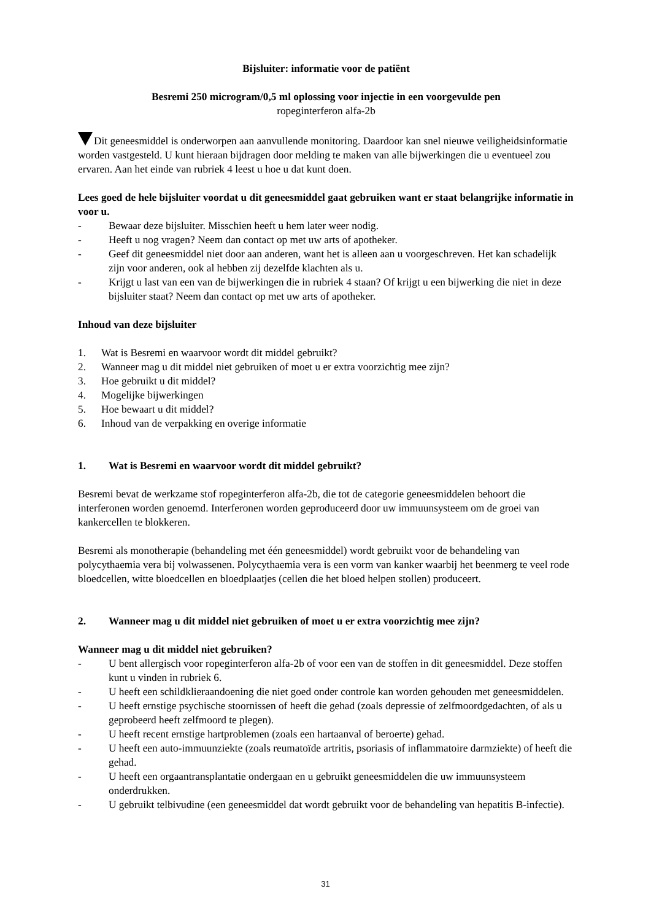Bijsluiter: informatie voor de patiënt
Besremi 250 microgram/0,5 ml oplossing voor injectie in een voorgevulde pen
ropeginterferon alfa-2b
Dit geneesmiddel is onderworpen aan aanvullende monitoring. Daardoor kan snel nieuwe veiligheidsinformatie worden vastgesteld. U kunt hieraan bijdragen door melding te maken van alle bijwerkingen die u eventueel zou ervaren. Aan het einde van rubriek 4 leest u hoe u dat kunt doen.
Lees goed de hele bijsluiter voordat u dit geneesmiddel gaat gebruiken want er staat belangrijke informatie in voor u.
- Bewaar deze bijsluiter. Misschien heeft u hem later weer nodig.
- Heeft u nog vragen? Neem dan contact op met uw arts of apotheker.
- Geef dit geneesmiddel niet door aan anderen, want het is alleen aan u voorgeschreven. Het kan schadelijk zijn voor anderen, ook al hebben zij dezelfde klachten als u.
- Krijgt u last van een van de bijwerkingen die in rubriek 4 staan? Of krijgt u een bijwerking die niet in deze bijsluiter staat? Neem dan contact op met uw arts of apotheker.
Inhoud van deze bijsluiter
1. Wat is Besremi en waarvoor wordt dit middel gebruikt?
2. Wanneer mag u dit middel niet gebruiken of moet u er extra voorzichtig mee zijn?
3. Hoe gebruikt u dit middel?
4. Mogelijke bijwerkingen
5. Hoe bewaart u dit middel?
6. Inhoud van de verpakking en overige informatie
1. Wat is Besremi en waarvoor wordt dit middel gebruikt?
Besremi bevat de werkzame stof ropeginterferon alfa-2b, die tot de categorie geneesmiddelen behoort die interferonen worden genoemd. Interferonen worden geproduceerd door uw immuunsysteem om de groei van kankercellen te blokkeren.
Besremi als monotherapie (behandeling met één geneesmiddel) wordt gebruikt voor de behandeling van polycythaemia vera bij volwassenen. Polycythaemia vera is een vorm van kanker waarbij het beenmerg te veel rode bloedcellen, witte bloedcellen en bloedplaatjes (cellen die het bloed helpen stollen) produceert.
2. Wanneer mag u dit middel niet gebruiken of moet u er extra voorzichtig mee zijn?
Wanneer mag u dit middel niet gebruiken?
- U bent allergisch voor ropeginterferon alfa-2b of voor een van de stoffen in dit geneesmiddel. Deze stoffen kunt u vinden in rubriek 6.
- U heeft een schildklieraandoening die niet goed onder controle kan worden gehouden met geneesmiddelen.
- U heeft ernstige psychische stoornissen of heeft die gehad (zoals depressie of zelfmoordgedachten, of als u geprobeerd heeft zelfmoord te plegen).
- U heeft recent ernstige hartproblemen (zoals een hartaanval of beroerte) gehad.
- U heeft een auto-immuunziekte (zoals reumatoïde artritis, psoriasis of inflammatoire darmziekte) of heeft die gehad.
- U heeft een orgaantransplantatie ondergaan en u gebruikt geneesmiddelen die uw immuunsysteem onderdrukken.
- U gebruikt telbivudine (een geneesmiddel dat wordt gebruikt voor de behandeling van hepatitis B-infectie).
31